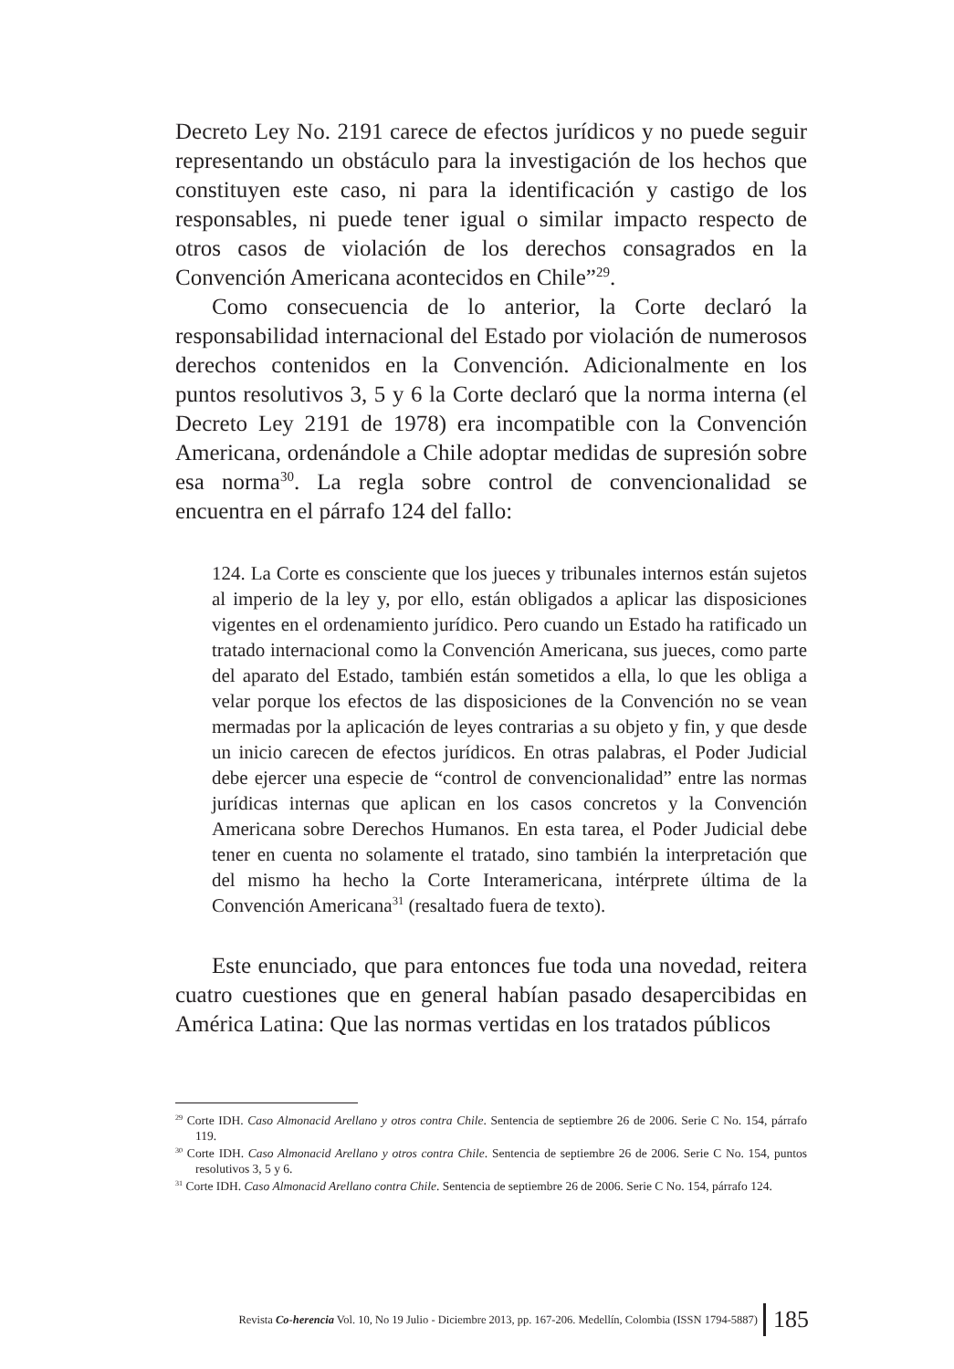Decreto Ley No. 2191 carece de efectos jurídicos y no puede seguir representando un obstáculo para la investigación de los hechos que constituyen este caso, ni para la identificación y castigo de los responsables, ni puede tener igual o similar impacto respecto de otros casos de violación de los derechos consagrados en la Convención Americana acontecidos en Chile”<sup>29</sup>.
Como consecuencia de lo anterior, la Corte declaró la responsabilidad internacional del Estado por violación de numerosos derechos contenidos en la Convención. Adicionalmente en los puntos resolutivos 3, 5 y 6 la Corte declaró que la norma interna (el Decreto Ley 2191 de 1978) era incompatible con la Convención Americana, ordenándole a Chile adoptar medidas de supresión sobre esa norma<sup>30</sup>. La regla sobre control de convencionalidad se encuentra en el párrafo 124 del fallo:
124. La Corte es consciente que los jueces y tribunales internos están sujetos al imperio de la ley y, por ello, están obligados a aplicar las disposiciones vigentes en el ordenamiento jurídico. Pero cuando un Estado ha ratificado un tratado internacional como la Convención Americana, sus jueces, como parte del aparato del Estado, también están sometidos a ella, lo que les obliga a velar porque los efectos de las disposiciones de la Convención no se vean mermadas por la aplicación de leyes contrarias a su objeto y fin, y que desde un inicio carecen de efectos jurídicos. En otras palabras, el Poder Judicial debe ejercer una especie de “control de convencionalidad” entre las normas jurídicas internas que aplican en los casos concretos y la Convención Americana sobre Derechos Humanos. En esta tarea, el Poder Judicial debe tener en cuenta no solamente el tratado, sino también la interpretación que del mismo ha hecho la Corte Interamericana, intérprete última de la Convención Americana<sup>31</sup> (resaltado fuera de texto).
Este enunciado, que para entonces fue toda una novedad, reitera cuatro cuestiones que en general habían pasado desapercibidas en América Latina: Que las normas vertidas en los tratados públicos
<sup>29</sup> Corte IDH. Caso Almonacid Arellano y otros contra Chile. Sentencia de septiembre 26 de 2006. Serie C No. 154, párrafo 119.
<sup>30</sup> Corte IDH. Caso Almonacid Arellano y otros contra Chile. Sentencia de septiembre 26 de 2006. Serie C No. 154, puntos resolutivos 3, 5 y 6.
<sup>31</sup> Corte IDH. Caso Almonacid Arellano contra Chile. Sentencia de septiembre 26 de 2006. Serie C No. 154, párrafo 124.
Revista Co-herencia Vol. 10, No 19 Julio - Diciembre 2013, pp. 167-206. Medellín, Colombia (ISSN 1794-5887) 185